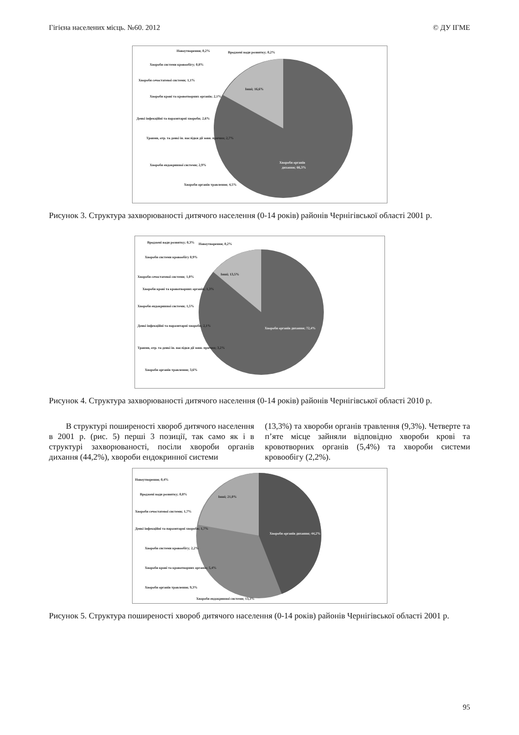Гігієна населених місць. №60. 2012 © ДУ ІГМЕ
Інші; 16,6%
Хвороби органів
дихання; 66,3%
Новоутворення; 0,2%
Вроджені вади розвитку; 0,2%
Хвороби системи кровообігу; 0,8%
Хвороби сечостатевої системи; 1,1%
Хвороби крові та кровотворних органів; 2,1%
Деякі інфекційні та паразитарні хвороби; 2,6%
Травми, отр. та деякі ін. наслідки дії зовн. причин; 2,7%
Хвороби ендокринної системи; 2,9%
Хвороби органів травлення; 4,5%
Рисунок 3. Структура захворюваності дитячого населення (0-14 років) районів Чернігівської області 2001 р.
Інші; 13,5%
Хвороби органів дихання; 72,4%
Вроджені вади розвитку; 0,3%
Новоутворення; 0,2%
Хвороби системи кровообігу 0,9%
Хвороби сечостатевої системи; 1,0%
Хвороби крові та кровотворних органів; 1,3%
Хвороби ендокринної системи; 1,5%
Деякі інфекційні та паразитарні хвороби; 2,1%
Травми, отр. та деякі ін. наслідки дії зовн. причин; 3,2%
Хвороби органів травлення; 3,6%
Рисунок 4. Структура захворюваності дитячого населення (0-14 років) районів Чернігівської області 2010 р.
В структурі поширеності хвороб дитячого населення в 2001 р. (рис. 5) перші 3 позиції, так само як і в структурі захворюваності, посіли хвороби органів дихання (44,2%), хвороби ендокринної системи
(13,3%) та хвороби органів травлення (9,3%). Четверте та п’яте місце зайняли відповідно хвороби крові та кровотворних органів (5,4%) та хвороби системи кровообігу (2,2%).
Інші; 21,0%
Хвороби органів дихання; 44,2%
Новоутворення; 0,4%
Вроджені вади розвитку; 0,8%
Хвороби сечостатевої системи; 1,7%
Деякі інфекційні та паразитарні хвороби; 1,7%
Хвороби системи кровообігу; 2,2%
Хвороби крові та кровотворних органів; 5,4%
Хвороби органів травлення; 9,3%
Хвороби ендокринної системи; 13,3%
Рисунок 5. Структура поширеності хвороб дитячого населення (0-14 років) районів Чернігівської області 2001 р.
95